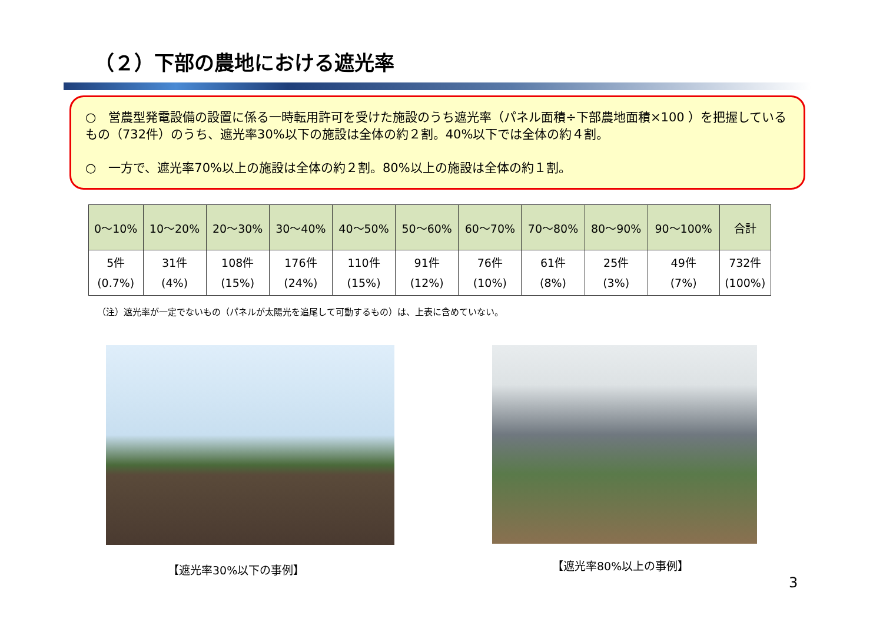（２）下部の農地における遮光率
○　営農型発電設備の設置に係る一時転用許可を受けた施設のうち遮光率（パネル面積÷下部農地面積×100 ）を把握しているもの（732件）のうち、遮光率30%以下の施設は全体の約２割。40%以下では全体の約４割。
○　一方で、遮光率70%以上の施設は全体の約２割。80%以上の施設は全体の約１割。
| 0～10% | 10～20% | 20～30% | 30～40% | 40～50% | 50～60% | 60～70% | 70～80% | 80～90% | 90～100% | 合計 |
| --- | --- | --- | --- | --- | --- | --- | --- | --- | --- | --- |
| 5件 (0.7%) | 31件 (4%) | 108件 (15%) | 176件 (24%) | 110件 (15%) | 91件 (12%) | 76件 (10%) | 61件 (8%) | 25件 (3%) | 49件 (7%) | 732件 (100%) |
（注）遮光率が一定でないもの（パネルが太陽光を追尾して可動するもの）は、上表に含めていない。
【遮光率30%以下の事例】 【遮光率80%以上の事例】
3